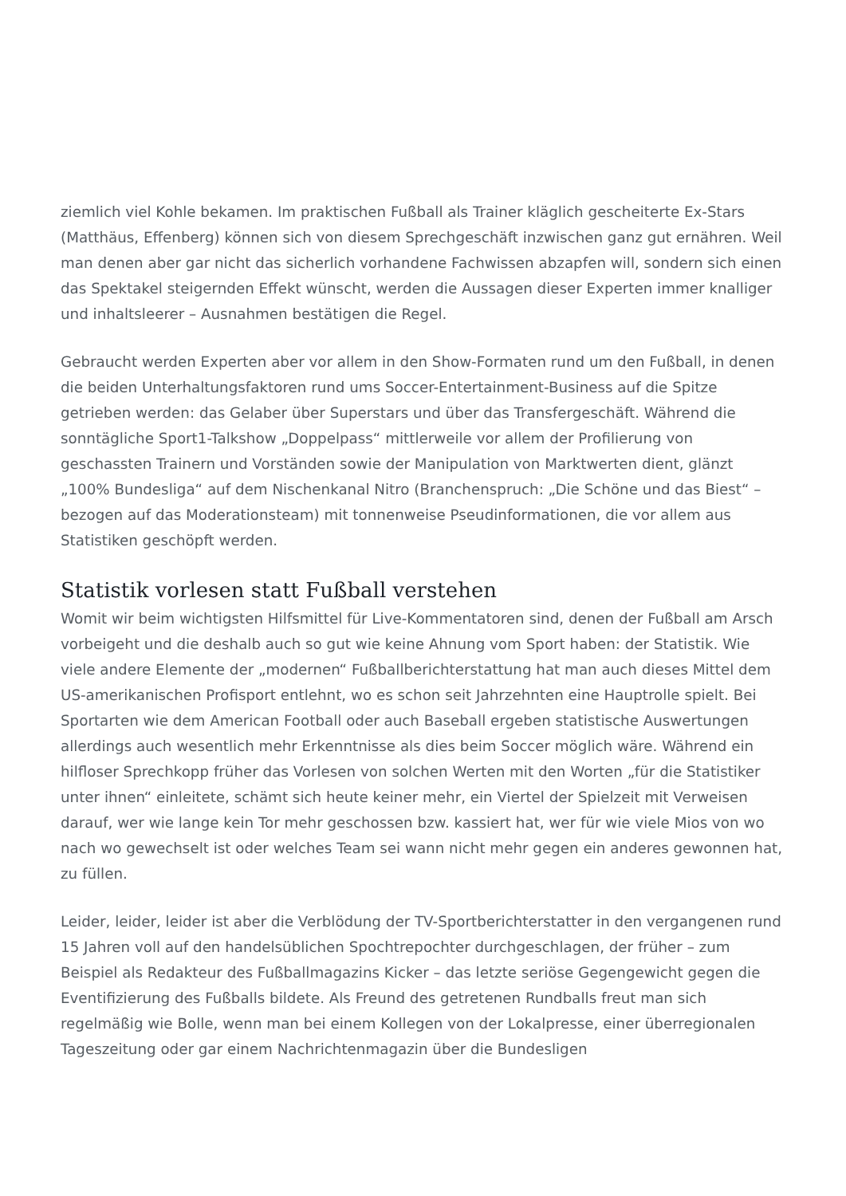ziemlich viel Kohle bekamen. Im praktischen Fußball als Trainer kläglich gescheiterte Ex-Stars (Matthäus, Effenberg) können sich von diesem Sprechgeschäft inzwischen ganz gut ernähren. Weil man denen aber gar nicht das sicherlich vorhandene Fachwissen abzapfen will, sondern sich einen das Spektakel steigernden Effekt wünscht, werden die Aussagen dieser Experten immer knalliger und inhaltsleerer – Ausnahmen bestätigen die Regel.
Gebraucht werden Experten aber vor allem in den Show-Formaten rund um den Fußball, in denen die beiden Unterhaltungsfaktoren rund ums Soccer-Entertainment-Business auf die Spitze getrieben werden: das Gelaber über Superstars und über das Transfergeschäft. Während die sonntägliche Sport1-Talkshow „Doppelpass“ mittlerweile vor allem der Profilierung von geschassten Trainern und Vorständen sowie der Manipulation von Marktwerten dient, glänzt „100% Bundesliga“ auf dem Nischenkanal Nitro (Branchenspruch: „Die Schöne und das Biest“ – bezogen auf das Moderationsteam) mit tonnenweise Pseudinformationen, die vor allem aus Statistiken geschöpft werden.
Statistik vorlesen statt Fußball verstehen
Womit wir beim wichtigsten Hilfsmittel für Live-Kommentatoren sind, denen der Fußball am Arsch vorbeigeht und die deshalb auch so gut wie keine Ahnung vom Sport haben: der Statistik. Wie viele andere Elemente der „modernen“ Fußballberichterstattung hat man auch dieses Mittel dem US-amerikanischen Profisport entlehnt, wo es schon seit Jahrzehnten eine Hauptrolle spielt. Bei Sportarten wie dem American Football oder auch Baseball ergeben statistische Auswertungen allerdings auch wesentlich mehr Erkenntnisse als dies beim Soccer möglich wäre. Während ein hilfloser Sprechkopp früher das Vorlesen von solchen Werten mit den Worten „für die Statistiker unter ihnen“ einleitete, schämt sich heute keiner mehr, ein Viertel der Spielzeit mit Verweisen darauf, wer wie lange kein Tor mehr geschossen bzw. kassiert hat, wer für wie viele Mios von wo nach wo gewechselt ist oder welches Team sei wann nicht mehr gegen ein anderes gewonnen hat, zu füllen.
Leider, leider, leider ist aber die Verblödung der TV-Sportberichterstatter in den vergangenen rund 15 Jahren voll auf den handelsüblichen Spochtrepochter durchgeschlagen, der früher – zum Beispiel als Redakteur des Fußballmagazins Kicker – das letzte seriöse Gegengewicht gegen die Eventifizierung des Fußballs bildete. Als Freund des getretenen Rundballs freut man sich regelmäßig wie Bolle, wenn man bei einem Kollegen von der Lokalpresse, einer überregionalen Tageszeitung oder gar einem Nachrichtenmagazin über die Bundesligen